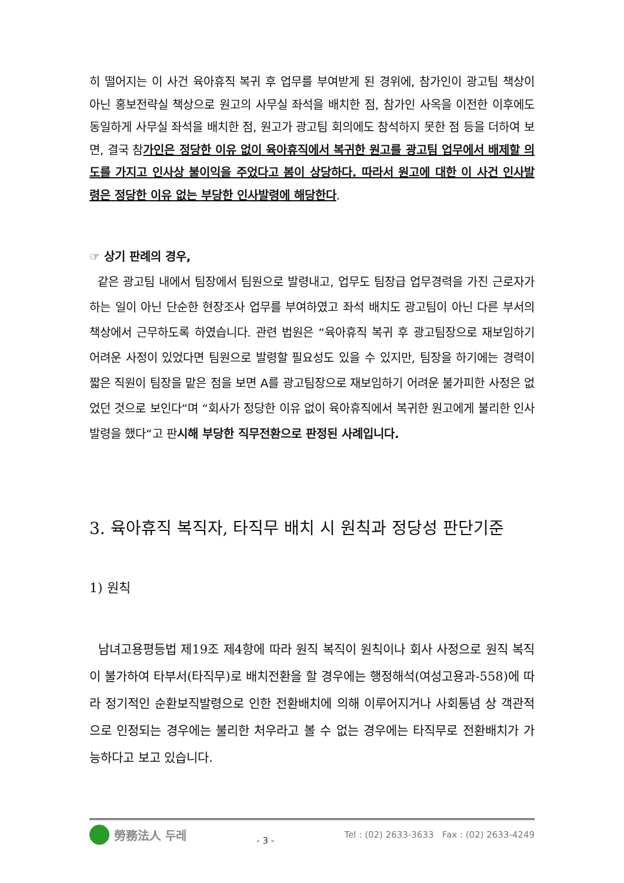히 떨어지는 이 사건 육아휴직 복귀 후 업무를 부여받게 된 경위에, 참가인이 광고팀 책상이 아닌 홍보전략실 책상으로 원고의 사무실 좌석을 배치한 점, 참가인 사옥을 이전한 이후에도 동일하게 사무실 좌석을 배치한 점, 원고가 광고팀 회의에도 참석하지 못한 점 등을 더하여 보면, 결국 참가인은 정당한 이유 없이 육아휴직에서 복귀한 원고를 광고팀 업무에서 배제할 의도를 가지고 인사상 불이익을 주었다고 봄이 상당하다. 따라서 원고에 대한 이 사건 인사발령은 정당한 이유 없는 부당한 인사발령에 해당한다.
☞ 상기 판례의 경우,
같은 광고팀 내에서 팀장에서 팀원으로 발령내고, 업무도 팀장급 업무경력을 가진 근로자가 하는 일이 아닌 단순한 현장조사 업무를 부여하였고 좌석 배치도 광고팀이 아닌 다른 부서의 책상에서 근무하도록 하였습니다. 관련 법원은 “육아휴직 복귀 후 광고팀장으로 재보임하기 어려운 사정이 있었다면 팀원으로 발령할 필요성도 있을 수 있지만, 팀장을 하기에는 경력이 짧은 직원이 팀장을 맡은 점을 보면 A를 광고팀장으로 재보임하기 어려운 불가피한 사정은 없었던 것으로 보인다“며 “회사가 정당한 이유 없이 육아휴직에서 복귀한 원고에게 불리한 인사발령을 했다“고 판시해 부당한 직무전환으로 판정된 사례입니다.
3. 육아휴직 복직자, 타직무 배치 시 원칙과 정당성 판단기준
1) 원칙
남녀고용평등법 제19조 제4항에 따라 원직 복직이 원칙이나 회사 사정으로 원직 복직이 불가하여 타부서(타직무)로 배치전환을 할 경우에는 행정해석(여성고용과-558)에 따라 정기적인 순환보직발령으로 인한 전환배치에 의해 이루어지거나 사회통념 상 객관적으로 인정되는 경우에는 불리한 처우라고 볼 수 없는 경우에는 타직무로 전환배치가 가능하다고 보고 있습니다.
勞務法人 두레
- 3 -
Tel : (02) 2633-3633 Fax : (02) 2633-4249